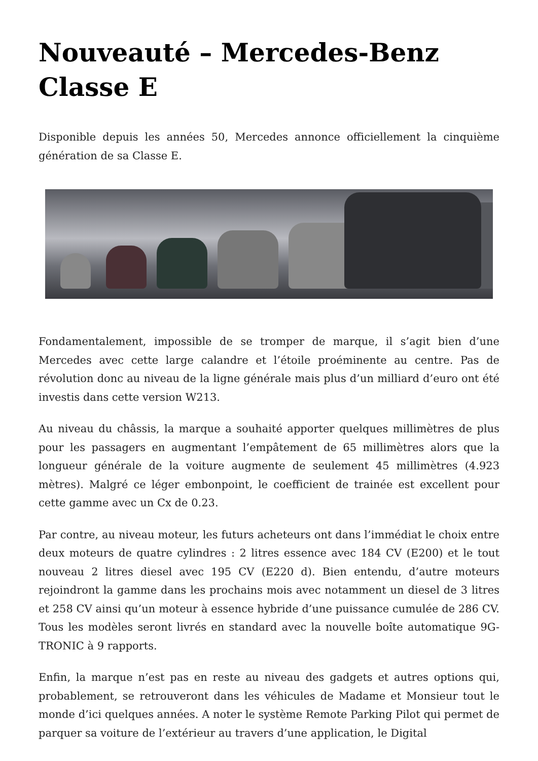Nouveauté – Mercedes-Benz Classe E
Disponible depuis les années 50, Mercedes annonce officiellement la cinquième génération de sa Classe E.
Fondamentalement, impossible de se tromper de marque, il s’agit bien d’une Mercedes avec cette large calandre et l’étoile proéminente au centre. Pas de révolution donc au niveau de la ligne générale mais plus d’un milliard d’euro ont été investis dans cette version W213.
Au niveau du châssis, la marque a souhaité apporter quelques millimètres de plus pour les passagers en augmentant l’empâtement de 65 millimètres alors que la longueur générale de la voiture augmente de seulement 45 millimètres (4.923 mètres). Malgré ce léger embonpoint, le coefficient de trainée est excellent pour cette gamme avec un Cx de 0.23.
Par contre, au niveau moteur, les futurs acheteurs ont dans l’immédiat le choix entre deux moteurs de quatre cylindres : 2 litres essence avec 184 CV (E200) et le tout nouveau 2 litres diesel avec 195 CV (E220 d). Bien entendu, d’autre moteurs rejoindront la gamme dans les prochains mois avec notamment un diesel de 3 litres et 258 CV ainsi qu’un moteur à essence hybride d’une puissance cumulée de 286 CV. Tous les modèles seront livrés en standard avec la nouvelle boîte automatique 9G-TRONIC à 9 rapports.
Enfin, la marque n’est pas en reste au niveau des gadgets et autres options qui, probablement, se retrouveront dans les véhicules de Madame et Monsieur tout le monde d’ici quelques années. A noter le système Remote Parking Pilot qui permet de parquer sa voiture de l’extérieur au travers d’une application, le Digital